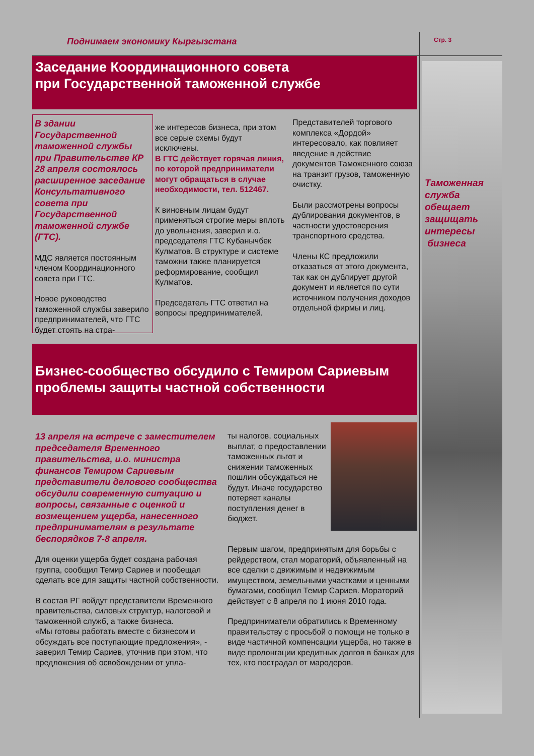Поднимаем экономику Кыргызстана
Стр. 3
Таможенная служба обещает защищать интересы
бизнеса
Заседание Координационного совета
при Государственной таможенной службе
В здании Государственной таможенной службы при Правительстве КР 28 апреля состоялось расширенное заседание Консультативного совета при Государственной таможенной службе (ГТС).
МДС является постоянным членом Координационного совета при ГТС.
Новое руководство таможенной службы заверило предпринимателей, что ГТС будет стоять на стра-
же интересов бизнеса, при этом все серые схемы будут исключены.
В ГТС действует горячая линия, по которой предприниматели могут обращаться в случае необходимости, тел. 512467.
К виновным лицам будут применяться строгие меры вплоть до увольнения, заверил и.о. председателя ГТС Кубанычбек Кулматов. В структуре и системе таможни также планируется реформирование, сообщил Кулматов.
Председатель ГТС ответил на вопросы предпринимателей.
Представителей торгового комплекса «Дордой» интересовало, как повлияет введение в действие документов Таможенного союза на транзит грузов, таможенную очистку.
Были рассмотрены вопросы дублирования документов, в частности удостоверения транспортного средства.
Члены КС предложили отказаться от этого документа, так как он дублирует другой документ и является по сути источником получения доходов отдельной фирмы и лиц.
Бизнес-сообщество обсудило с Темиром Сариевым проблемы защиты частной собственности
13 апреля на встрече с заместителем председателя Временного правительства, и.о. министра финансов Темиром Сариевым представители делового сообщества обсудили современную ситуацию и вопросы, связанные с оценкой и возмещением ущерба, нанесенного предпринимателям в результате беспорядков 7-8 апреля.
Для оценки ущерба будет создана рабочая группа, сообщил Темир Сариев и пообещал сделать все для защиты частной собственности.
В состав РГ войдут представители Временного правительства, силовых структур, налоговой и таможенной служб, а также бизнеса.
«Мы готовы работать вместе с бизнесом и обсуждать все поступающие предложения», - заверил Темир Сариев, уточнив при этом, что предложения об освобождении от упла-
ты налогов, социальных выплат, о предоставлении таможенных льгот и снижении таможенных пошлин обсуждаться не будут. Иначе государство потеряет каналы поступления денег в бюджет.
Первым шагом, предпринятым для борьбы с рейдерством, стал мораторий, объявленный на все сделки с движимым и недвижимым имуществом, земельными участками и ценными бумагами, сообщил Темир Сариев. Мораторий действует с 8 апреля по 1 июня 2010 года.
Предприниматели обратились к Временному правительству с просьбой о помощи не только в виде частичной компенсации ущерба, но также в виде пролонгации кредитных долгов в банках для тех, кто пострадал от мародеров.